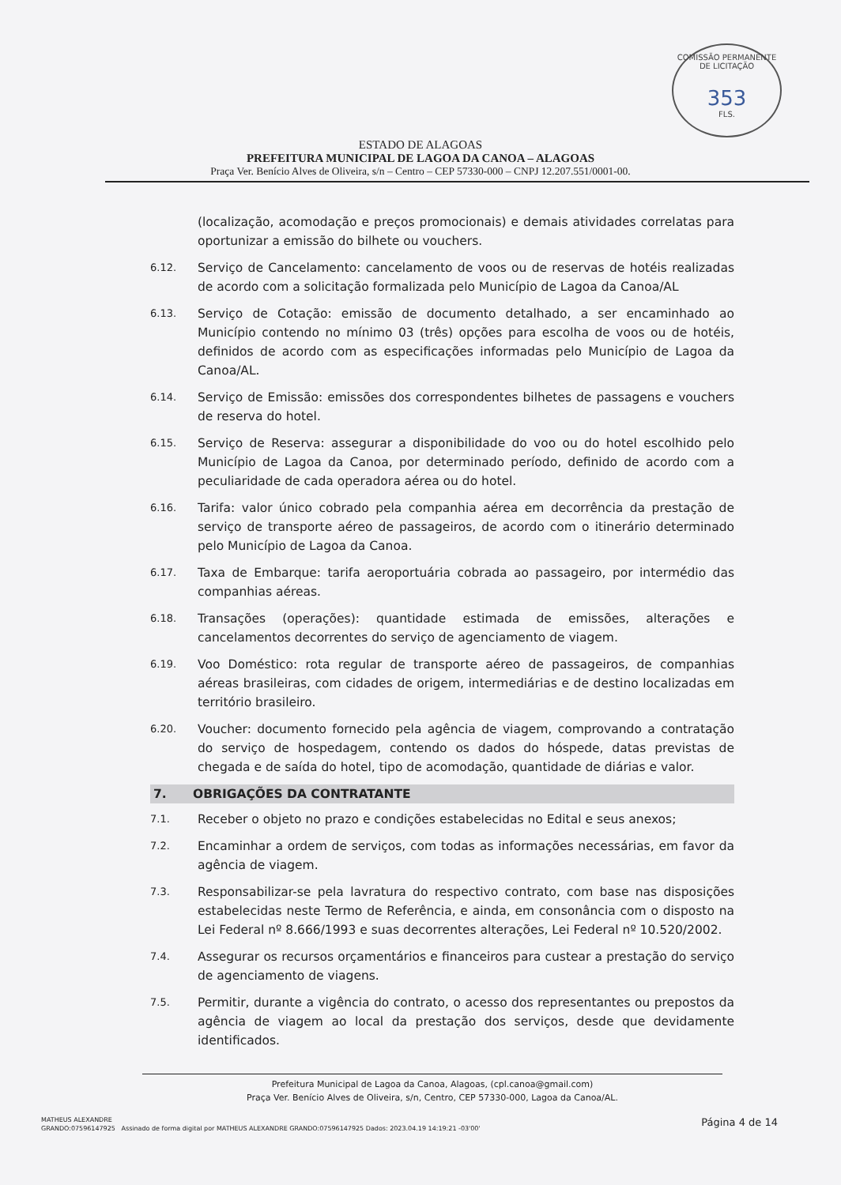COMISSÃO PERMANENTE DE LICITAÇÃO
353
FLS.
ESTADO DE ALAGOAS
PREFEITURA MUNICIPAL DE LAGOA DA CANOA – ALAGOAS
Praça Ver. Benício Alves de Oliveira, s/n – Centro – CEP 57330-000 – CNPJ 12.207.551/0001-00.
(localização, acomodação e preços promocionais) e demais atividades correlatas para oportunizar a emissão do bilhete ou vouchers.
6.12.
Serviço de Cancelamento: cancelamento de voos ou de reservas de hotéis realizadas de acordo com a solicitação formalizada pelo Município de Lagoa da Canoa/AL
6.13.
Serviço de Cotação: emissão de documento detalhado, a ser encaminhado ao Município contendo no mínimo 03 (três) opções para escolha de voos ou de hotéis, definidos de acordo com as especificações informadas pelo Município de Lagoa da Canoa/AL.
6.14.
Serviço de Emissão: emissões dos correspondentes bilhetes de passagens e vouchers de reserva do hotel.
6.15.
Serviço de Reserva: assegurar a disponibilidade do voo ou do hotel escolhido pelo Município de Lagoa da Canoa, por determinado período, definido de acordo com a peculiaridade de cada operadora aérea ou do hotel.
6.16.
Tarifa: valor único cobrado pela companhia aérea em decorrência da prestação de serviço de transporte aéreo de passageiros, de acordo com o itinerário determinado pelo Município de Lagoa da Canoa.
6.17.
Taxa de Embarque: tarifa aeroportuária cobrada ao passageiro, por intermédio das companhias aéreas.
6.18.
Transações (operações): quantidade estimada de emissões, alterações e cancelamentos decorrentes do serviço de agenciamento de viagem.
6.19.
Voo Doméstico: rota regular de transporte aéreo de passageiros, de companhias aéreas brasileiras, com cidades de origem, intermediárias e de destino localizadas em território brasileiro.
6.20.
Voucher: documento fornecido pela agência de viagem, comprovando a contratação do serviço de hospedagem, contendo os dados do hóspede, datas previstas de chegada e de saída do hotel, tipo de acomodação, quantidade de diárias e valor.
7. OBRIGAÇÕES DA CONTRATANTE
7.1.
Receber o objeto no prazo e condições estabelecidas no Edital e seus anexos;
7.2.
Encaminhar a ordem de serviços, com todas as informações necessárias, em favor da agência de viagem.
7.3.
Responsabilizar-se pela lavratura do respectivo contrato, com base nas disposições estabelecidas neste Termo de Referência, e ainda, em consonância com o disposto na Lei Federal nº 8.666/1993 e suas decorrentes alterações, Lei Federal nº 10.520/2002.
7.4.
Assegurar os recursos orçamentários e financeiros para custear a prestação do serviço de agenciamento de viagens.
7.5.
Permitir, durante a vigência do contrato, o acesso dos representantes ou prepostos da agência de viagem ao local da prestação dos serviços, desde que devidamente identificados.
Prefeitura Municipal de Lagoa da Canoa, Alagoas, (cpl.canoa@gmail.com)
Praça Ver. Benício Alves de Oliveira, s/n, Centro, CEP 57330-000, Lagoa da Canoa/AL.
MATHEUS ALEXANDRE
GRANDO:07596147925 Assinado de forma digital por MATHEUS ALEXANDRE GRANDO:07596147925 Dados: 2023.04.19 14:19:21 -03'00'
Página 4 de 14